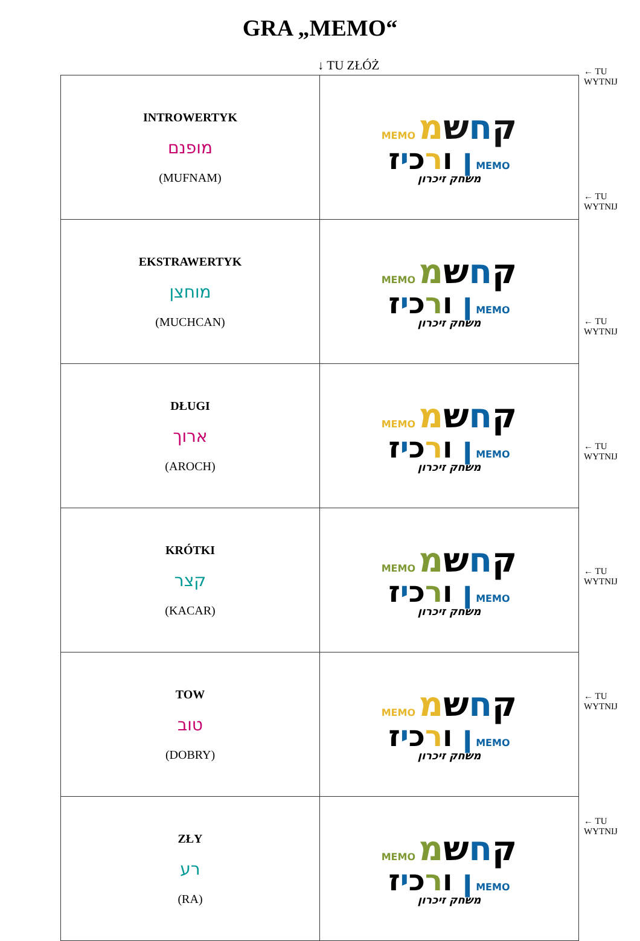GRA „MEMO“
↓ TU ZŁÓŻ
| INTROWERTYK מופנם (MUFNAM) | MEMO ק ח ש מ ן ו ר כ י ז MEMO משחק זיכרון |
| EKSTRAWERTYK מוחצן (MUCHCAN) | MEMO ק ח ש מ ן ו ר כ י ז MEMO משחק זיכרון |
| DŁUGI ארוך (AROCH) | MEMO ק ח ש מ ן ו ר כ י ז MEMO משחק זיכרון |
| KRÓTKI קצר (KACAR) | MEMO ק ח ש מ ן ו ר כ י ז MEMO משחק זיכרון |
| TOW טוב (DOBRY) | MEMO ק ח ש מ ן ו ר כ י ז MEMO משחק זיכרון |
| ZŁY רע (RA) | MEMO ק ח ש מ ן ו ר כ י ז MEMO משחק זיכרון |
← TU
WYTNIJ
← TU
WYTNIJ
← TU
WYTNIJ
← TU
WYTNIJ
← TU
WYTNIJ
← TU
WYTNIJ
← TU
WYTNIJ